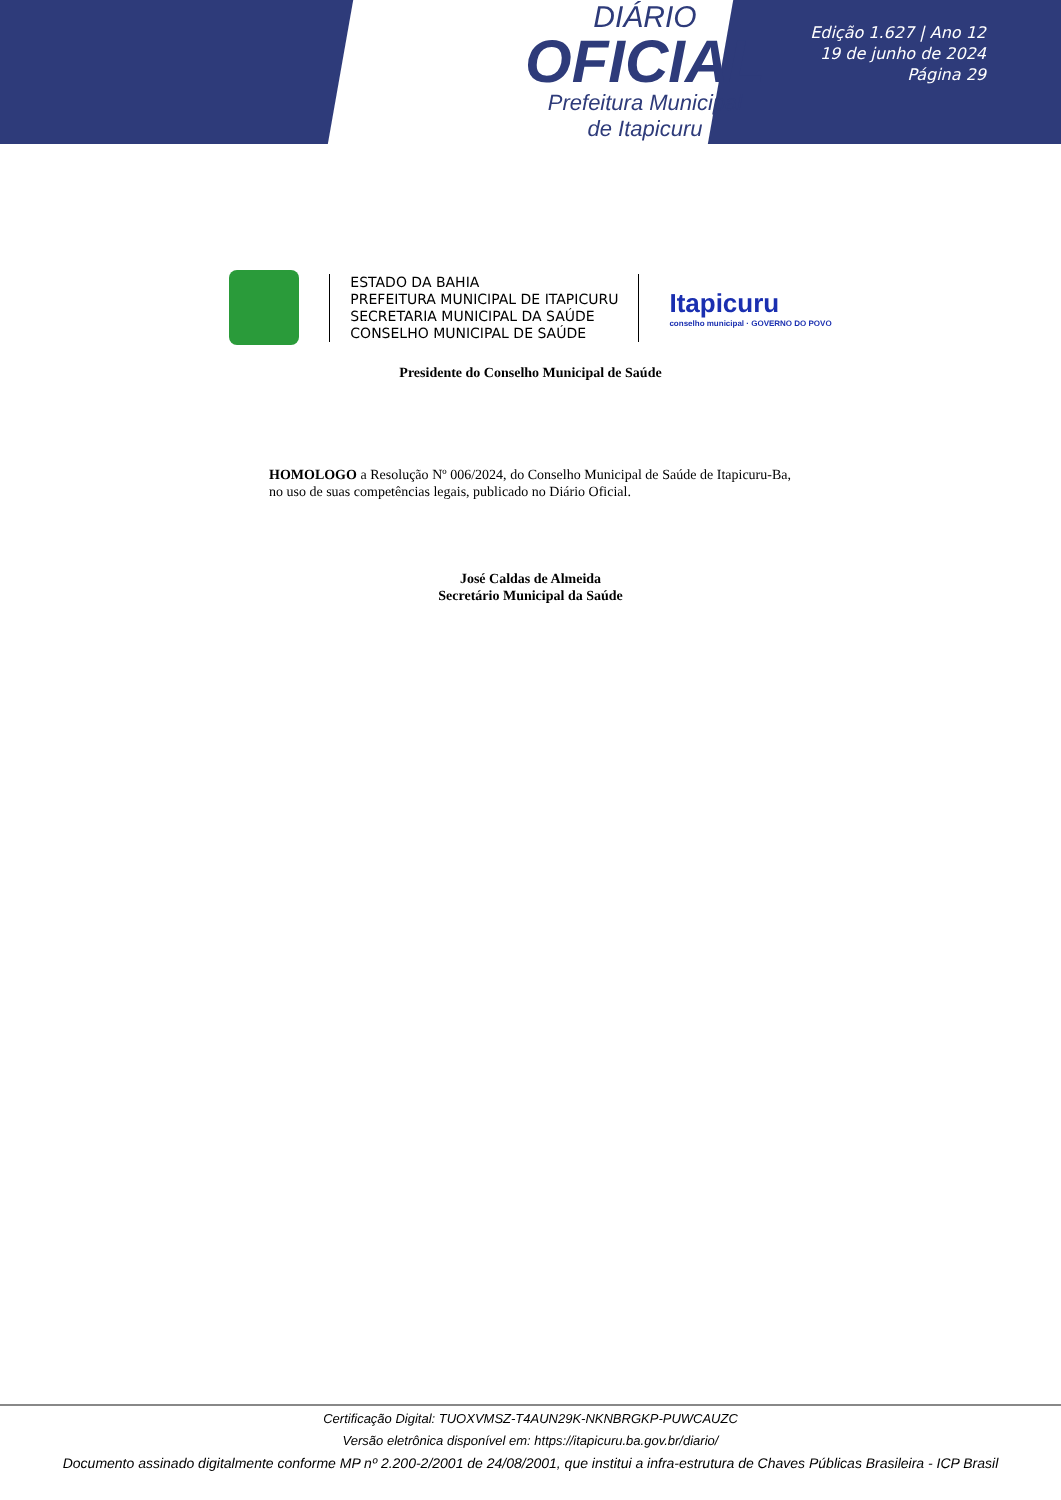DIÁRIO
OFICIAL
Prefeitura Municipal
de Itapicuru
Edição 1.627 | Ano 12
19 de junho de 2024
Página 29
ESTADO DA BAHIA
PREFEITURA MUNICIPAL DE ITAPICURU
SECRETARIA MUNICIPAL DA SAÚDE
CONSELHO MUNICIPAL DE SAÚDE
Itapicuru
conselho municipal · GOVERNO DO POVO
Presidente do Conselho Municipal de Saúde
HOMOLOGO a Resolução Nº 006/2024, do Conselho Municipal de Saúde de Itapicuru-Ba, no uso de suas competências legais, publicado no Diário Oficial.
José Caldas de Almeida
Secretário Municipal da Saúde
Certificação Digital: TUOXVMSZ-T4AUN29K-NKNBRGKP-PUWCAUZC
Versão eletrônica disponível em: https://itapicuru.ba.gov.br/diario/
Documento assinado digitalmente conforme MP nº 2.200-2/2001 de 24/08/2001, que institui a infra-estrutura de Chaves Públicas Brasileira - ICP Brasil